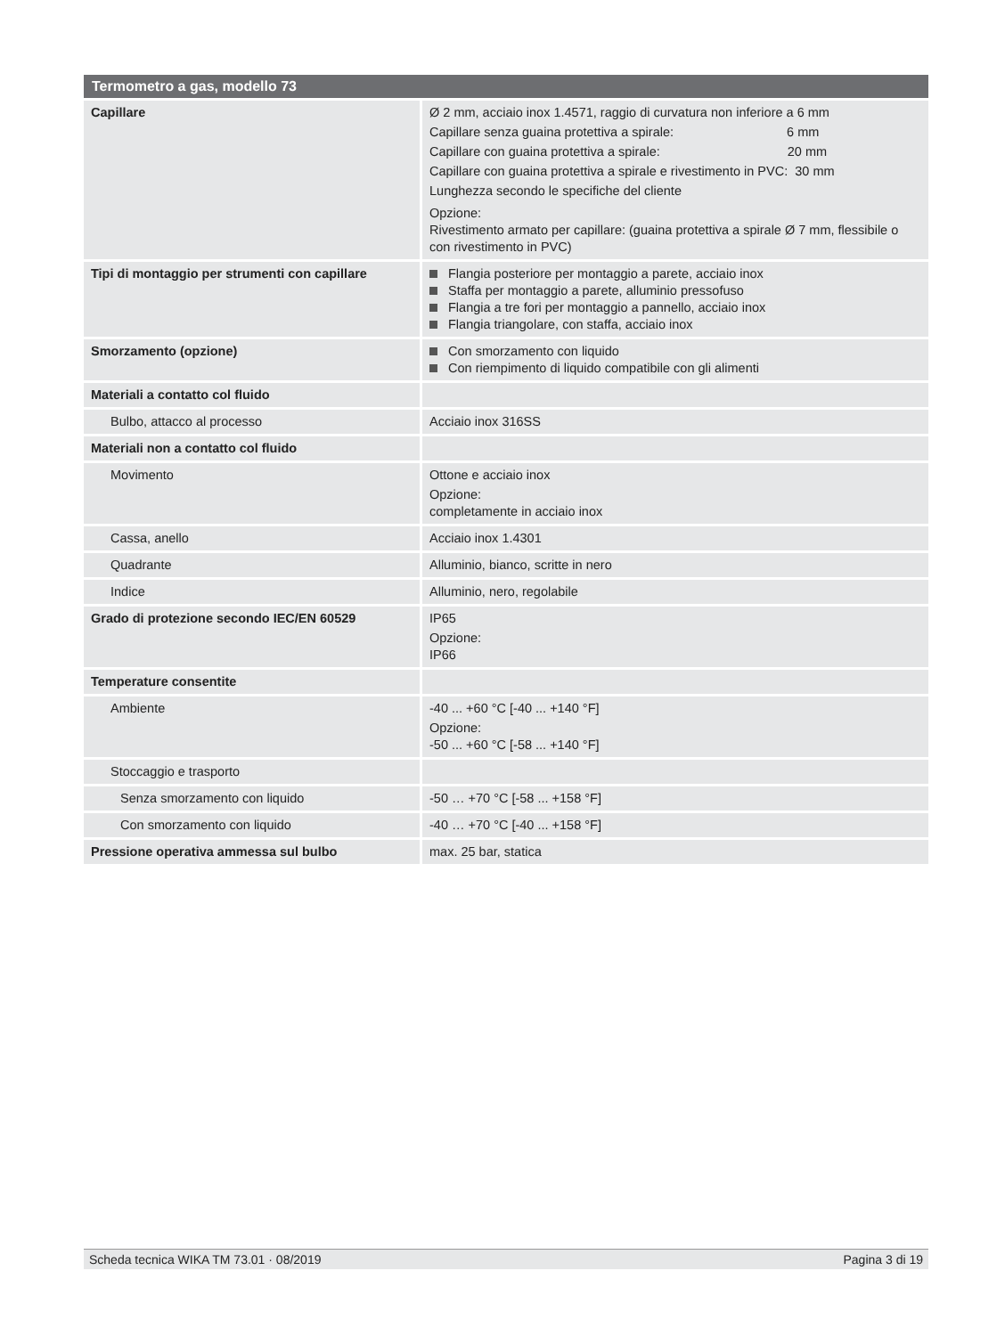| Termometro a gas, modello 73 | |
| --- | --- |
| Capillare | Ø 2 mm, acciaio inox 1.4571, raggio di curvatura non inferiore a 6 mm Capillare senza guaina protettiva a spirale: 6 mm Capillare con guaina protettiva a spirale: 20 mm Capillare con guaina protettiva a spirale e rivestimento in PVC: 30 mm Lunghezza secondo le specifiche del cliente Opzione: Rivestimento armato per capillare: (guaina protettiva a spirale Ø 7 mm, flessibile o con rivestimento in PVC) |
| Tipi di montaggio per strumenti con capillare | Flangia posteriore per montaggio a parete, acciaio inox Staffa per montaggio a parete, alluminio pressofuso Flangia a tre fori per montaggio a pannello, acciaio inox Flangia triangolare, con staffa, acciaio inox |
| Smorzamento (opzione) | Con smorzamento con liquido Con riempimento di liquido compatibile con gli alimenti |
| Materiali a contatto col fluido | |
| Bulbo, attacco al processo | Acciaio inox 316SS |
| Materiali non a contatto col fluido | |
| Movimento | Ottone e acciaio inox Opzione: completamente in acciaio inox |
| Cassa, anello | Acciaio inox 1.4301 |
| Quadrante | Alluminio, bianco, scritte in nero |
| Indice | Alluminio, nero, regolabile |
| Grado di protezione secondo IEC/EN 60529 | IP65 Opzione: IP66 |
| Temperature consentite | |
| Ambiente | -40 ... +60 °C [-40 ... +140 °F] Opzione: -50 ... +60 °C [-58 ... +140 °F] |
| Stoccaggio e trasporto | |
| Senza smorzamento con liquido | -50 … +70 °C [-58 ... +158 °F] |
| Con smorzamento con liquido | -40 … +70 °C [-40 ... +158 °F] |
| Pressione operativa ammessa sul bulbo | max. 25 bar, statica |
Scheda tecnica WIKA TM 73.01 · 08/2019 Pagina 3 di 19